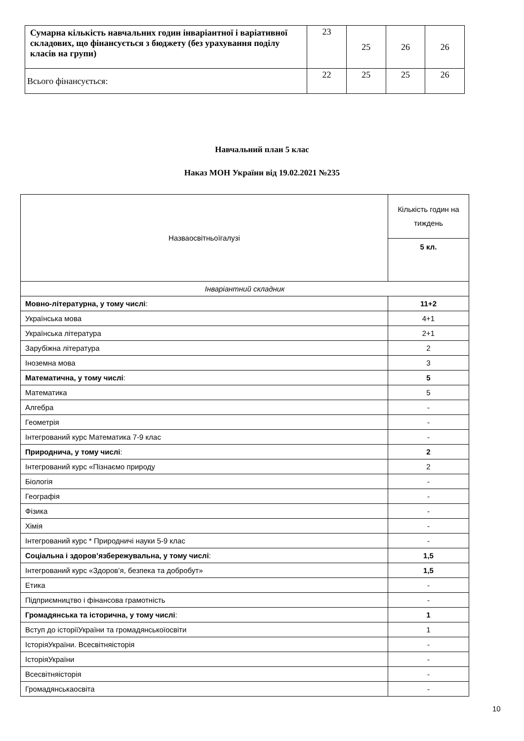| Сумарна кількість навчальних годин інваріантної і варіативної складових, що фінансується з бюджету (без урахування поділу класів на групи) | 23 | 25 | 26 | 26 |
| Всього фінансується: | 22 | 25 | 25 | 26 |
Навчальний план 5 клас
Наказ МОН України від 19.02.2021 №235
| Назваосвітньоїгалузі | Кількість годин на тиждень |
| | 5 кл. |
| Інваріантний складник | |
| Мовно-літературна, у тому числі : | 11+2 |
| Українська мова | 4+1 |
| Українська література | 2+1 |
| Зарубіжна література | 2 |
| Іноземна мова | 3 |
| Математична, у тому числі : | 5 |
| Математика | 5 |
| Алгебра | - |
| Геометрія | - |
| Інтегрований курс Математика 7-9 клас | - |
| Природнича, у тому числі : | 2 |
| Інтегрований курс «Пізнаємо природу | 2 |
| Біологія | - |
| Географія | - |
| Фізика | - |
| Хімія | - |
| Інтегрований курс * Природничі науки 5-9 клас | - |
| Соціальна і здоров’язбережувальна, у тому числі : | 1,5 |
| Інтегрований курс «Здоров’я, безпека та добробут» | 1,5 |
| Етика | - |
| Підприємництво і фінансова грамотність | - |
| Громадянська та історична, у тому числі : | 1 |
| Вступ до історіїУкраїни та громадянськоїосвіти | 1 |
| ІсторіяУкраїни. Всесвітняісторія | - |
| ІсторіяУкраїни | - |
| Всесвітняісторія | - |
| Громадянськаосвіта | - |
10